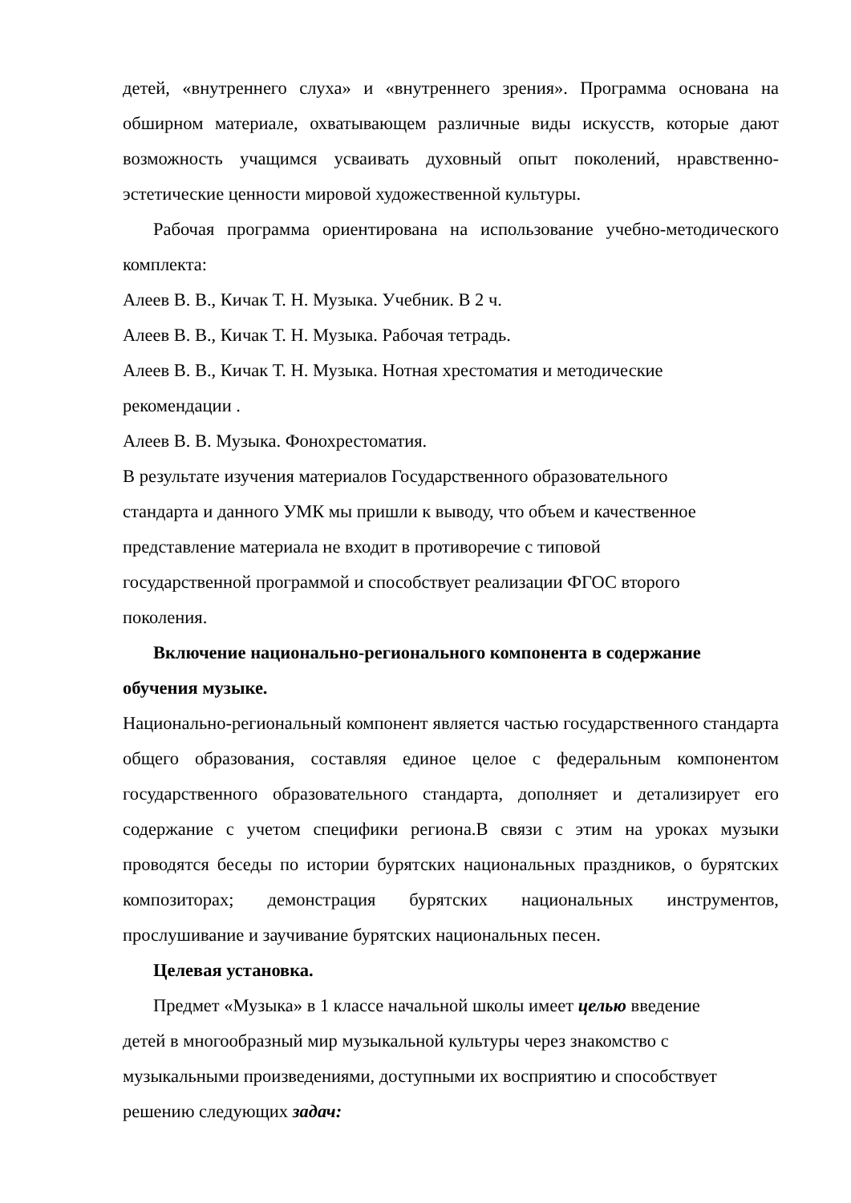детей, «внутреннего слуха» и «внутреннего зрения». Программа основана на обширном материале, охватывающем различные виды искусств, которые дают возможность учащимся усваивать духовный опыт поколений, нравственно-эстетические ценности мировой художественной культуры.
Рабочая программа ориентирована на использование учебно-методического комплекта:
Алеев В. В., Кичак Т. Н. Музыка. Учебник. В 2 ч.
Алеев В. В., Кичак Т. Н. Музыка. Рабочая тетрадь.
Алеев В. В., Кичак Т. Н. Музыка. Нотная хрестоматия и методические
рекомендации .
Алеев В. В. Музыка. Фонохрестоматия.
В результате изучения материалов Государственного образовательного
стандарта и данного УМК мы пришли к выводу, что объем и качественное
представление материала не входит в противоречие с типовой
государственной программой и способствует реализации ФГОС второго
поколения.
Включение национально-регионального компонента в содержание обучения музыке.
Национально-региональный компонент является частью государственного стандарта общего образования, составляя единое целое с федеральным компонентом государственного образовательного стандарта, дополняет и детализирует его содержание с учетом специфики региона.В связи с этим на уроках музыки проводятся беседы по истории бурятских национальных праздников, о бурятских композиторах; демонстрация бурятских национальных инструментов, прослушивание и заучивание бурятских национальных песен.
Целевая установка.
Предмет «Музыка» в 1 классе начальной школы имеет целью введение
детей в многообразный мир музыкальной культуры через знакомство с
музыкальными произведениями, доступными их восприятию и способствует
решению следующих задач: